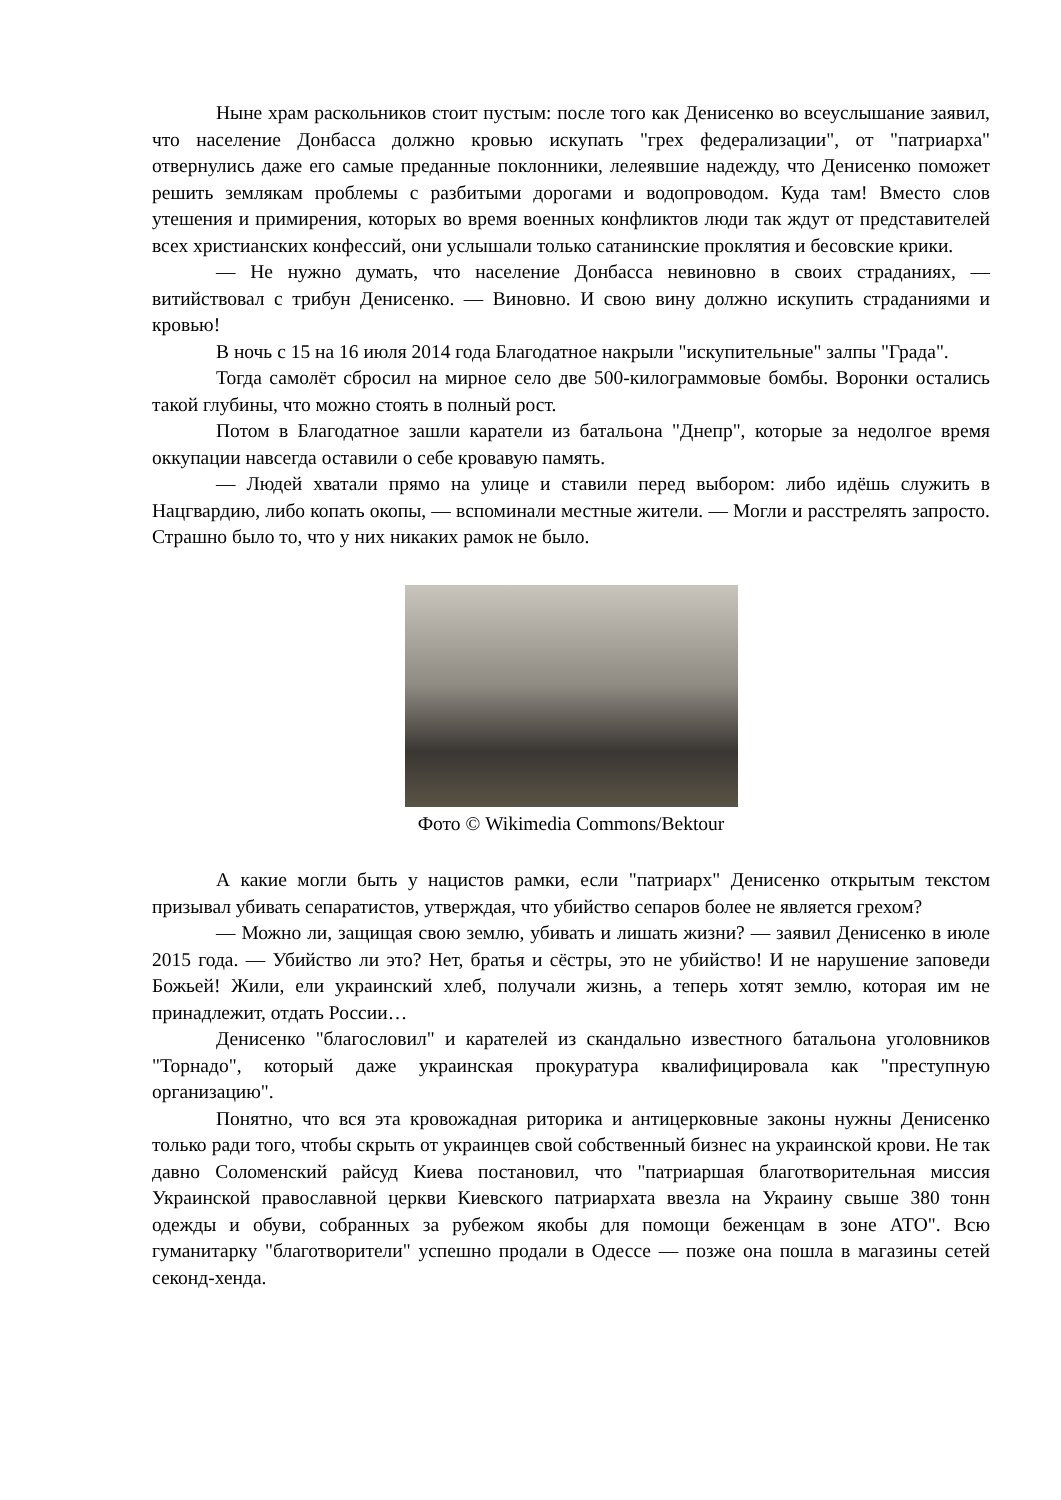Ныне храм раскольников стоит пустым: после того как Денисенко во всеуслышание заявил, что население Донбасса должно кровью искупать "грех федерализации", от "патриарха" отвернулись даже его самые преданные поклонники, лелеявшие надежду, что Денисенко поможет решить землякам проблемы с разбитыми дорогами и водопроводом. Куда там! Вместо слов утешения и примирения, которых во время военных конфликтов люди так ждут от представителей всех христианских конфессий, они услышали только сатанинские проклятия и бесовские крики.
— Не нужно думать, что население Донбасса невиновно в своих страданиях, — витийствовал с трибун Денисенко. — Виновно. И свою вину должно искупить страданиями и кровью!
В ночь с 15 на 16 июля 2014 года Благодатное накрыли "искупительные" залпы "Града".
Тогда самолёт сбросил на мирное село две 500-килограммовые бомбы. Воронки остались такой глубины, что можно стоять в полный рост.
Потом в Благодатное зашли каратели из батальона "Днепр", которые за недолгое время оккупации навсегда оставили о себе кровавую память.
— Людей хватали прямо на улице и ставили перед выбором: либо идёшь служить в Нацгвардию, либо копать окопы, — вспоминали местные жители. — Могли и расстрелять запросто. Страшно было то, что у них никаких рамок не было.
Фото © Wikimedia Commons/Bektour
А какие могли быть у нацистов рамки, если "патриарх" Денисенко открытым текстом призывал убивать сепаратистов, утверждая, что убийство сепаров более не является грехом?
— Можно ли, защищая свою землю, убивать и лишать жизни? — заявил Денисенко в июле 2015 года. — Убийство ли это? Нет, братья и сёстры, это не убийство! И не нарушение заповеди Божьей! Жили, ели украинский хлеб, получали жизнь, а теперь хотят землю, которая им не принадлежит, отдать России…
Денисенко "благословил" и карателей из скандально известного батальона уголовников "Торнадо", который даже украинская прокуратура квалифицировала как "преступную организацию".
Понятно, что вся эта кровожадная риторика и антицерковные законы нужны Денисенко только ради того, чтобы скрыть от украинцев свой собственный бизнес на украинской крови. Не так давно Соломенский райсуд Киева постановил, что "патриаршая благотворительная миссия Украинской православной церкви Киевского патриархата ввезла на Украину свыше 380 тонн одежды и обуви, собранных за рубежом якобы для помощи беженцам в зоне АТО". Всю гуманитарку "благотворители" успешно продали в Одессе — позже она пошла в магазины сетей секонд-хенда.